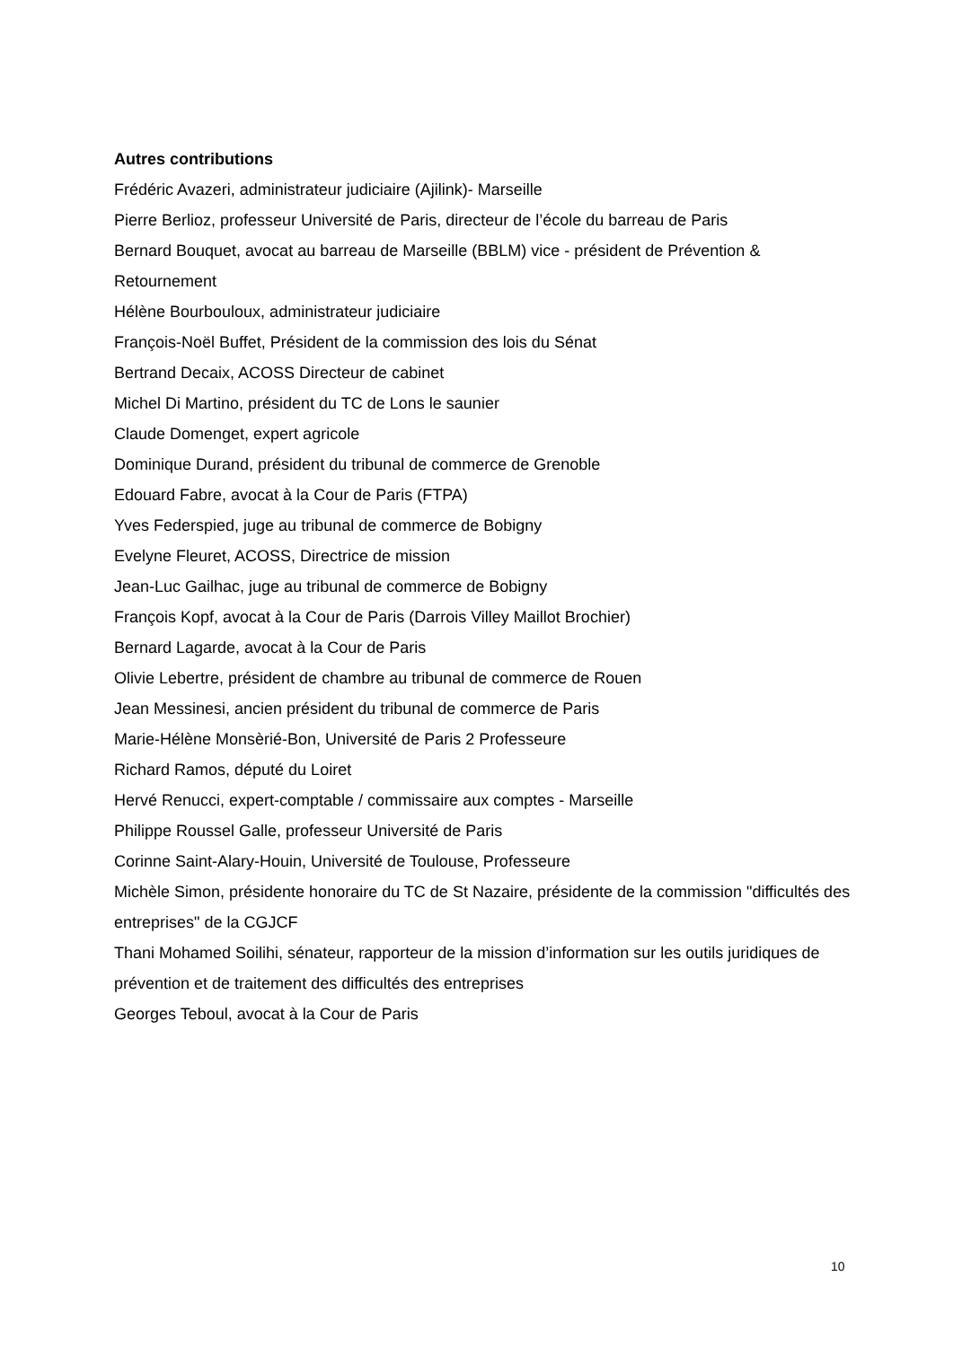Autres contributions
Frédéric Avazeri, administrateur judiciaire (Ajilink)- Marseille
Pierre Berlioz, professeur Université de Paris, directeur de l’école du barreau de Paris
Bernard Bouquet, avocat au barreau de Marseille (BBLM) vice - président de Prévention & Retournement
Hélène Bourbouloux, administrateur judiciaire
François-Noël Buffet, Président de la commission des lois du Sénat
Bertrand Decaix, ACOSS Directeur de cabinet
Michel Di Martino, président du TC de Lons le saunier
Claude Domenget, expert agricole
Dominique Durand, président du tribunal de commerce de Grenoble
Edouard Fabre, avocat à la Cour de Paris (FTPA)
Yves Federspied, juge au tribunal de commerce de Bobigny
Evelyne Fleuret, ACOSS, Directrice de mission
Jean-Luc Gailhac, juge au tribunal de commerce de Bobigny
François Kopf, avocat à la Cour de Paris (Darrois Villey Maillot Brochier)
Bernard Lagarde, avocat à la Cour de Paris
Olivie Lebertre, président de chambre au tribunal de commerce de Rouen
Jean Messinesi, ancien président du tribunal de commerce de Paris
Marie-Hélène Monsèrié-Bon, Université de Paris 2 Professeure
Richard Ramos, député du Loiret
Hervé Renucci, expert-comptable / commissaire aux comptes - Marseille
Philippe Roussel Galle, professeur Université de Paris
Corinne Saint-Alary-Houin, Université de Toulouse, Professeure
Michèle Simon, présidente honoraire du TC de St Nazaire, présidente de la commission "difficultés des entreprises" de la CGJCF
Thani Mohamed Soilihi, sénateur, rapporteur de la mission d’information sur les outils juridiques de prévention et de traitement des difficultés des entreprises
Georges Teboul, avocat à la Cour de Paris
10